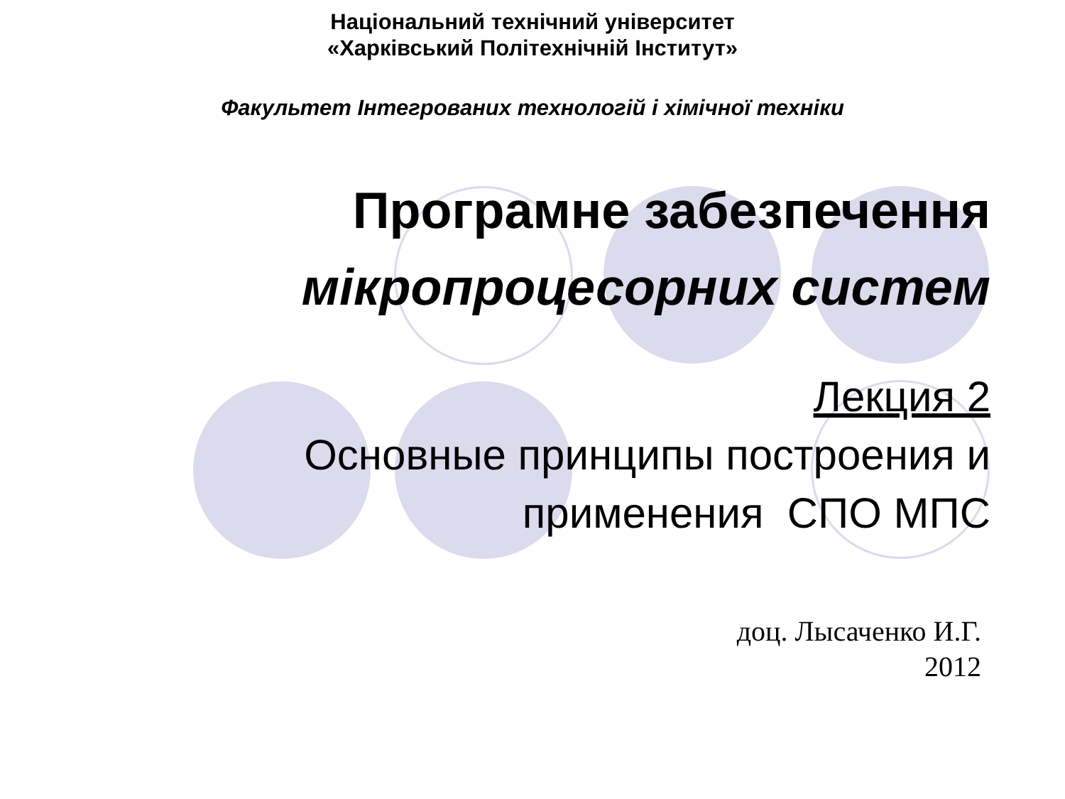Національний технічний університет
«Харківський Політехнічній Інститут»
Факультет Інтегрованих технологій і хімічної техніки
Програмне забезпечення
мікропроцесорних систем
Лекция 2
Основные принципы построения и
применения СПО МПС
доц. Лысаченко И.Г.
2012